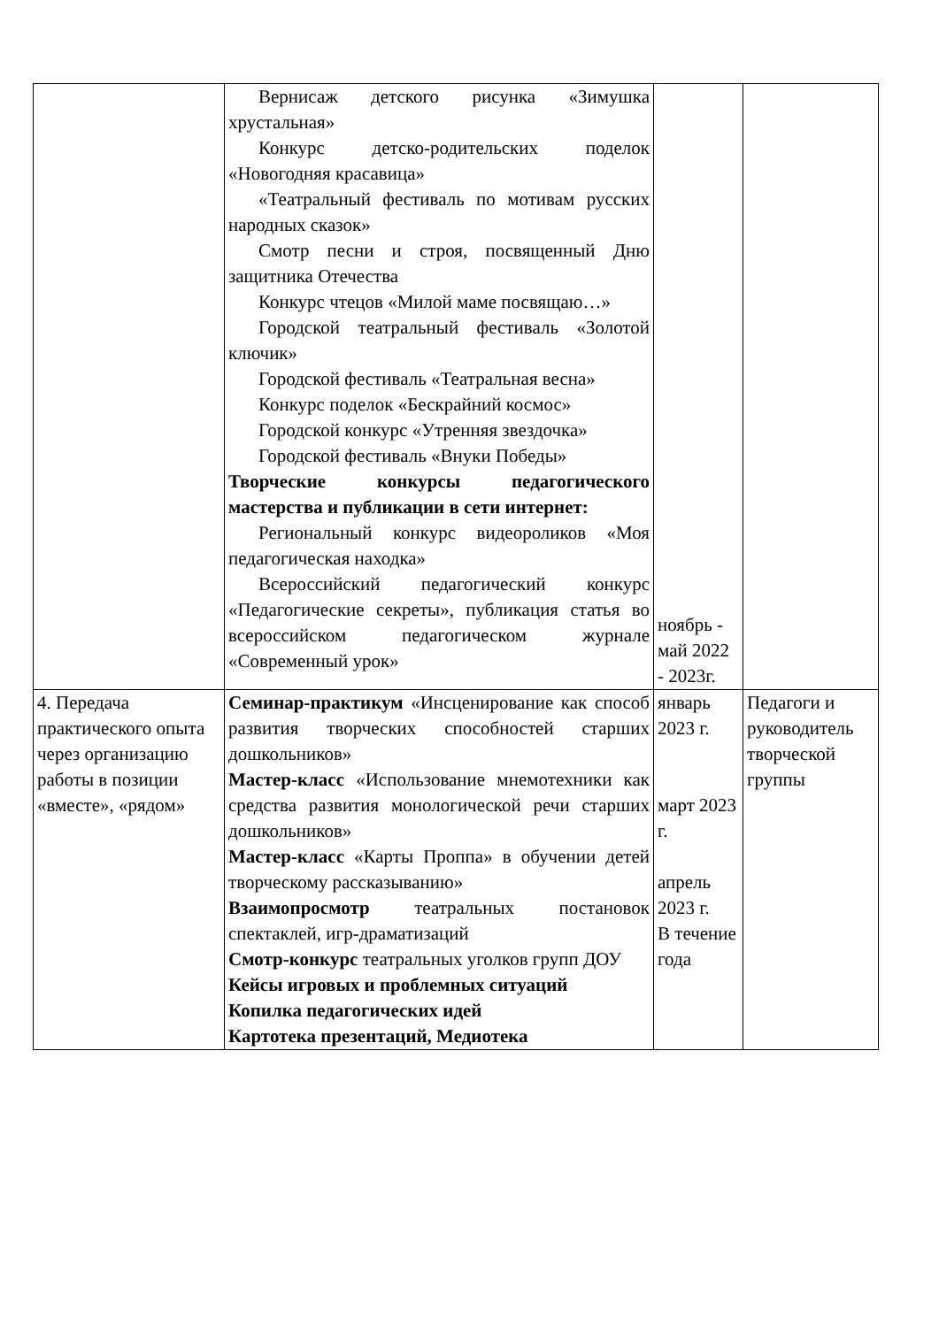| | Вернисаж детского рисунка «Зимушка хрустальная» Конкурс детско-родительских поделок «Новогодняя красавица» «Театральный фестиваль по мотивам русских народных сказок» Смотр песни и строя, посвященный Дню защитника Отечества Конкурс чтецов «Милой маме посвящаю…» Городской театральный фестиваль «Золотой ключик» Городской фестиваль «Театральная весна» Конкурс поделок «Бескрайний космос» Городской конкурс «Утренняя звездочка» Городской фестиваль «Внуки Победы» Творческие конкурсы педагогического мастерства и публикации в сети интернет: Региональный конкурс видеороликов «Моя педагогическая находка» Всероссийский педагогический конкурс «Педагогические секреты», публикация статья во всероссийском педагогическом журнале «Современный урок» | ноябрь - май 2022 - 2023г. | |
| 4. Передача практического опыта через организацию работы в позиции «вместе», «рядом» | Семинар-практикум «Инсценирование как способ развития творческих способностей старших дошкольников» Мастер-класс «Использование мнемотехники как средства развития монологической речи старших дошкольников» Мастер-класс «Карты Проппа» в обучении детей творческому рассказыванию» Взаимопросмотр театральных постановок спектаклей, игр-драматизаций Смотр-конкурс театральных уголков групп ДОУ Кейсы игровых и проблемных ситуаций Копилка педагогических идей Картотека презентаций, Медиотека | январь 2023 г. март 2023 г. апрель 2023 г. В течение года | Педагоги и руководитель творческой группы |